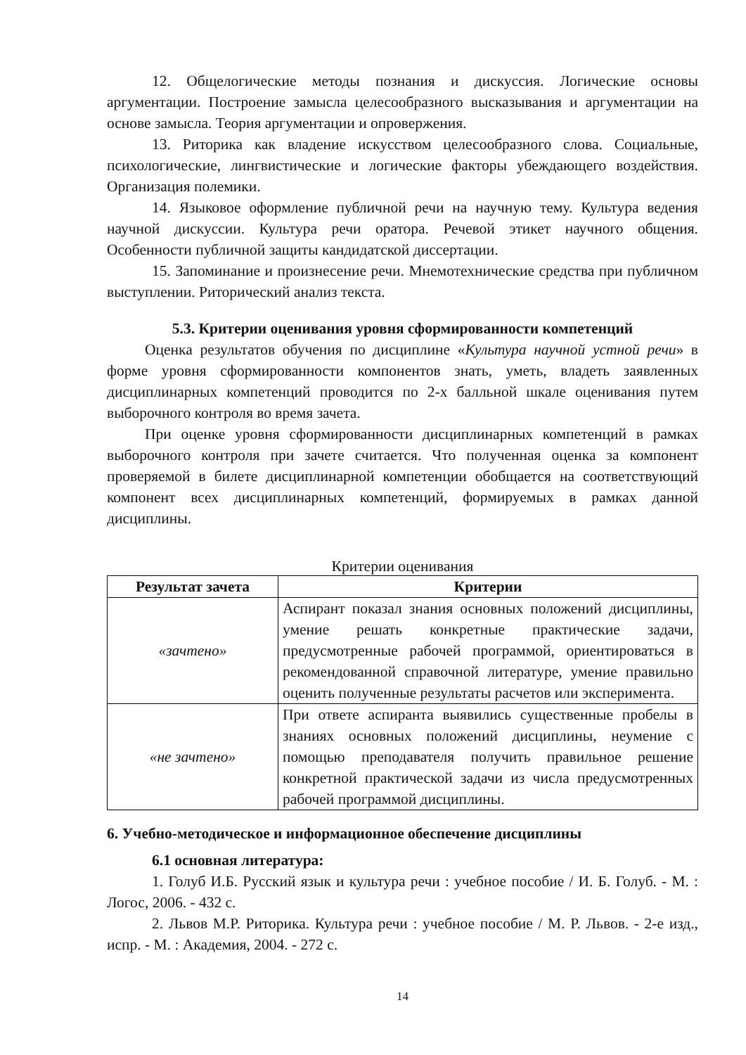12. Общелогические методы познания и дискуссия. Логические основы аргументации. Построение замысла целесообразного высказывания и аргументации на основе замысла. Теория аргументации и опровержения.
13. Риторика как владение искусством целесообразного слова. Социальные, психологические, лингвистические и логические факторы убеждающего воздействия. Организация полемики.
14. Языковое оформление публичной речи на научную тему. Культура ведения научной дискуссии. Культура речи оратора. Речевой этикет научного общения. Особенности публичной защиты кандидатской диссертации.
15. Запоминание и произнесение речи. Мнемотехнические средства при публичном выступлении. Риторический анализ текста.
5.3. Критерии оценивания уровня сформированности компетенций
Оценка результатов обучения по дисциплине «Культура научной устной речи» в форме уровня сформированности компонентов знать, уметь, владеть заявленных дисциплинарных компетенций проводится по 2-х балльной шкале оценивания путем выборочного контроля во время зачета.
При оценке уровня сформированности дисциплинарных компетенций в рамках выборочного контроля при зачете считается. Что полученная оценка за компонент проверяемой в билете дисциплинарной компетенции обобщается на соответствующий компонент всех дисциплинарных компетенций, формируемых в рамках данной дисциплины.
Критерии оценивания
| Результат зачета | Критерии |
| --- | --- |
| «зачтено» | Аспирант показал знания основных положений дисциплины, умение решать конкретные практические задачи, предусмотренные рабочей программой, ориентироваться в рекомендованной справочной литературе, умение правильно оценить полученные результаты расчетов или эксперимента. |
| «не зачтено» | При ответе аспиранта выявились существенные пробелы в знаниях основных положений дисциплины, неумение с помощью преподавателя получить правильное решение конкретной практической задачи из числа предусмотренных рабочей программой дисциплины. |
6. Учебно-методическое и информационное обеспечение дисциплины
6.1 основная литература:
1. Голуб И.Б. Русский язык и культура речи : учебное пособие / И. Б. Голуб. - М. : Логос, 2006. - 432 с.
2. Львов М.Р. Риторика. Культура речи : учебное пособие / М. Р. Львов. - 2-е изд., испр. - М. : Академия, 2004. - 272 с.
14